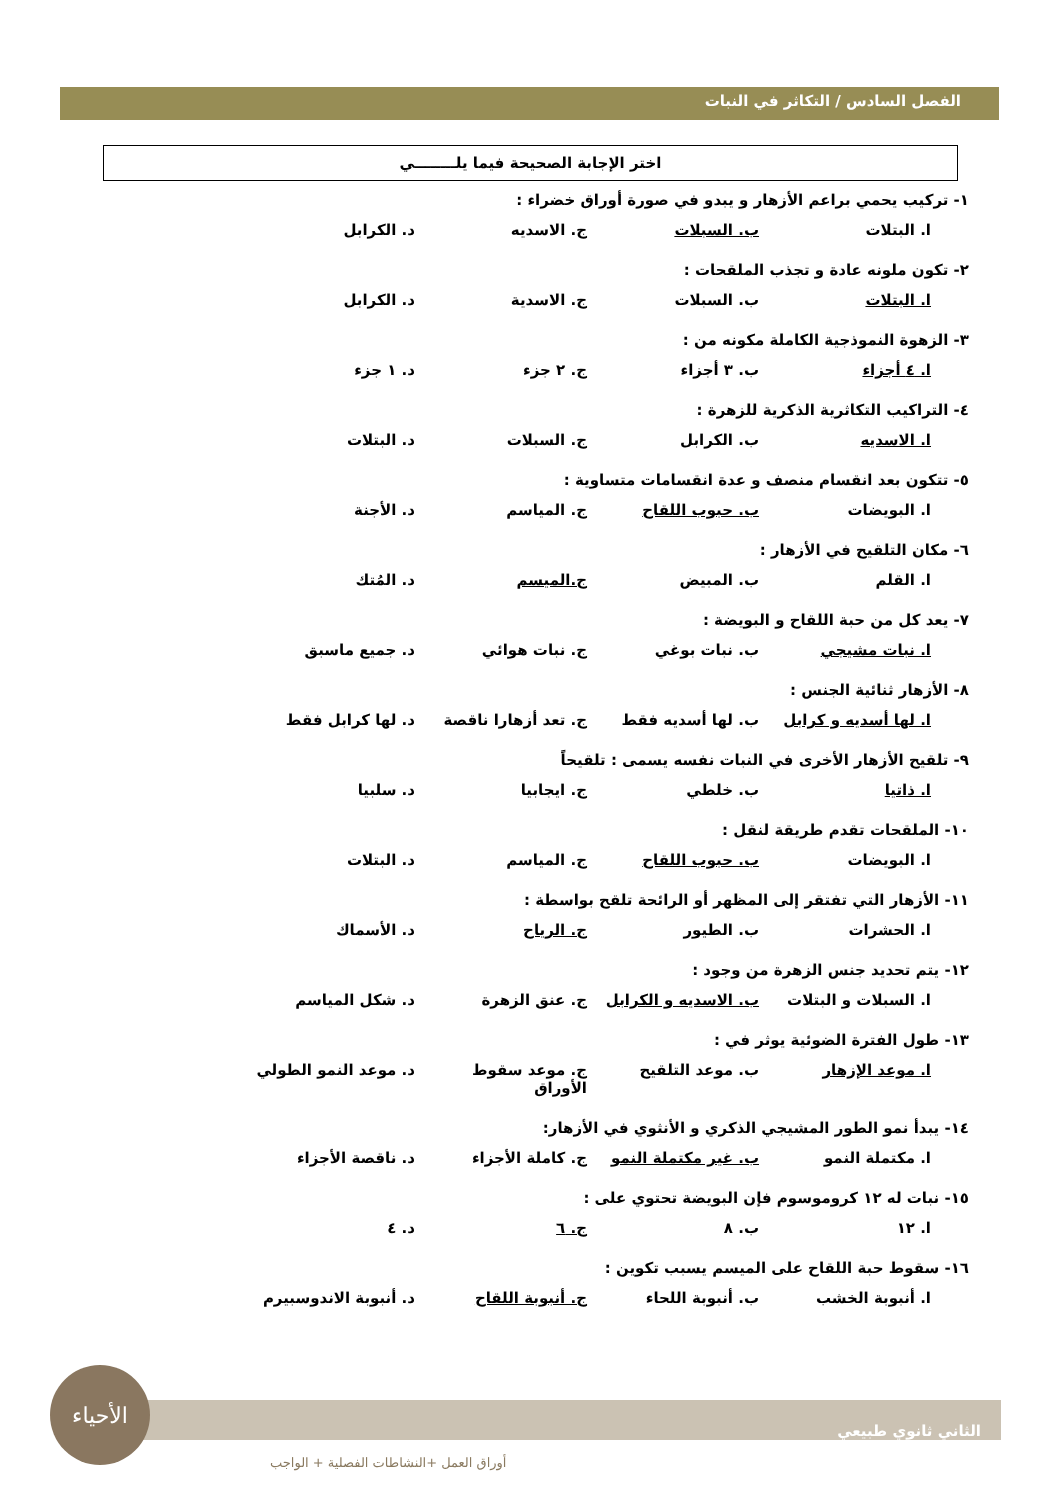الفصل السادس / التكاثر في النبات
اختر الإجابة الصحيحة فيما يلــــــــي
١- تركيب يحمي براعم الأزهار و يبدو في صورة أوراق خضراء :
ا. البتلات ب. السبلات ج. الاسديه د. الكرابل
٢- تكون ملونه عادة و تجذب الملقحات :
ا. البتلات ب. السبلات ج. الاسدية د. الكرابل
٣- الزهوة النموذجية الكاملة مكونه من :
ا. ٤ أجزاء ب. ٣ أجزاء ج. ٢ جزء د. ١ جزء
٤- التراكيب التكاثرية الذكرية للزهرة :
ا. الاسديه ب. الكرابل ج. السبلات د. البتلات
٥- تتكون بعد انقسام منصف و عدة انقسامات متساوية :
ا. البويضات ب. حبوب اللقاح ج. المياسم د. الأجنة
٦- مكان التلقيح في الأزهار :
ا. القلم ب. المبيض ج.الميسم د. المُتك
٧- يعد كل من حبة اللقاح و البويضة :
ا. نبات مشيجي ب. نبات بوغي ج. نبات هوائي د. جميع ماسبق
٨- الأزهار ثنائية الجنس :
ا. لها أسديه و كرابل ب. لها أسديه فقط ج. تعد أزهارا ناقصة د. لها كرابل فقط
٩- تلقيح الأزهار الأخرى في النبات نفسه يسمى : تلقيحاً
ا. ذاتيا ب. خلطي ج. ايجابيا د. سلبيا
١٠- الملقحات تقدم طريقة لنقل :
ا. البويضات ب. حبوب اللقاح ج. المياسم د. البتلات
١١- الأزهار التي تفتقر إلى المظهر أو الرائحة تلقح بواسطة :
ا. الحشرات ب. الطيور ج. الرياح د. الأسماك
١٢- يتم تحديد جنس الزهرة من وجود :
ا. السبلات و البتلات ب. الاسديه و الكرابل ج. عنق الزهرة د. شكل المياسم
١٣- طول الفترة الضوئية يوثر في :
ا. موعد الإزهار ب. موعد التلقيح ج. موعد سقوط الأوراق د. موعد النمو الطولي
١٤- يبدأ نمو الطور المشيجي الذكري و الأنثوي في الأزهار:
ا. مكتملة النمو ب. غير مكتملة النمو ج. كاملة الأجزاء د. ناقصة الأجزاء
١٥- نبات له ١٢ كروموسوم فإن البويضة تحتوي على :
ا. ١٢ ب. ٨ ج. ٦ د. ٤
١٦- سقوط حبة اللقاح على الميسم يسبب تكوين :
ا. أنبوبة الخشب ب. أنبوبة اللحاء ج. أنبوبة اللقاح د. أنبوبة الاندوسبيرم
الثاني ثانوي طبيعي
أوراق العمل +النشاطات الفصلية + الواجب
الأحياء